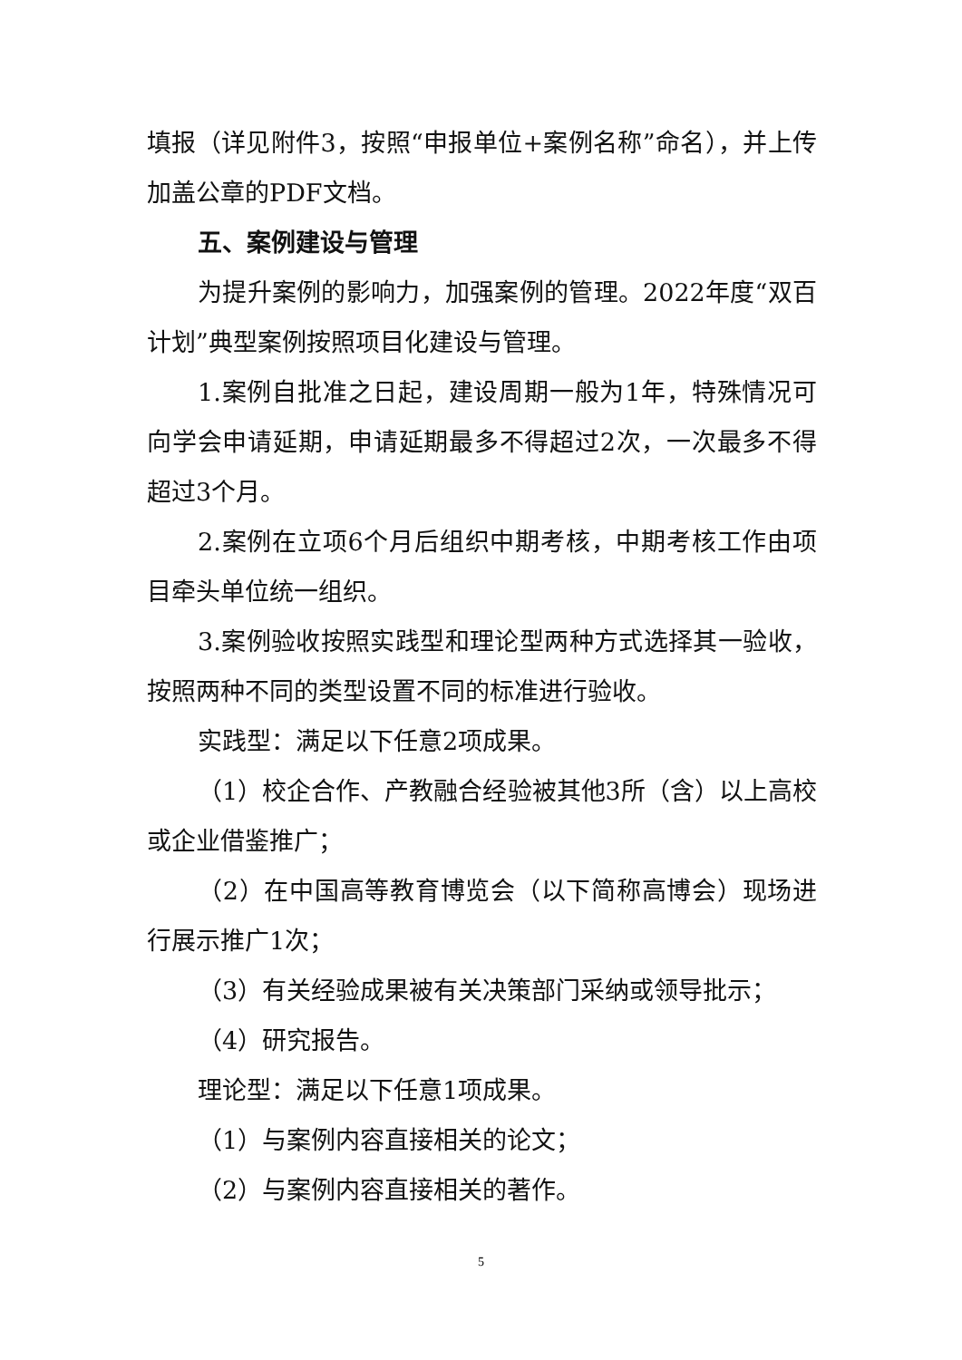填报（详见附件3，按照“申报单位+案例名称”命名），并上传加盖公章的PDF文档。
五、案例建设与管理
为提升案例的影响力，加强案例的管理。2022年度“双百计划”典型案例按照项目化建设与管理。
1.案例自批准之日起，建设周期一般为1年，特殊情况可向学会申请延期，申请延期最多不得超过2次，一次最多不得超过3个月。
2.案例在立项6个月后组织中期考核，中期考核工作由项目牵头单位统一组织。
3.案例验收按照实践型和理论型两种方式选择其一验收，按照两种不同的类型设置不同的标准进行验收。
实践型：满足以下任意2项成果。
（1）校企合作、产教融合经验被其他3所（含）以上高校或企业借鉴推广；
（2）在中国高等教育博览会（以下简称高博会）现场进行展示推广1次；
（3）有关经验成果被有关决策部门采纳或领导批示；
（4）研究报告。
理论型：满足以下任意1项成果。
（1）与案例内容直接相关的论文；
（2）与案例内容直接相关的著作。
5